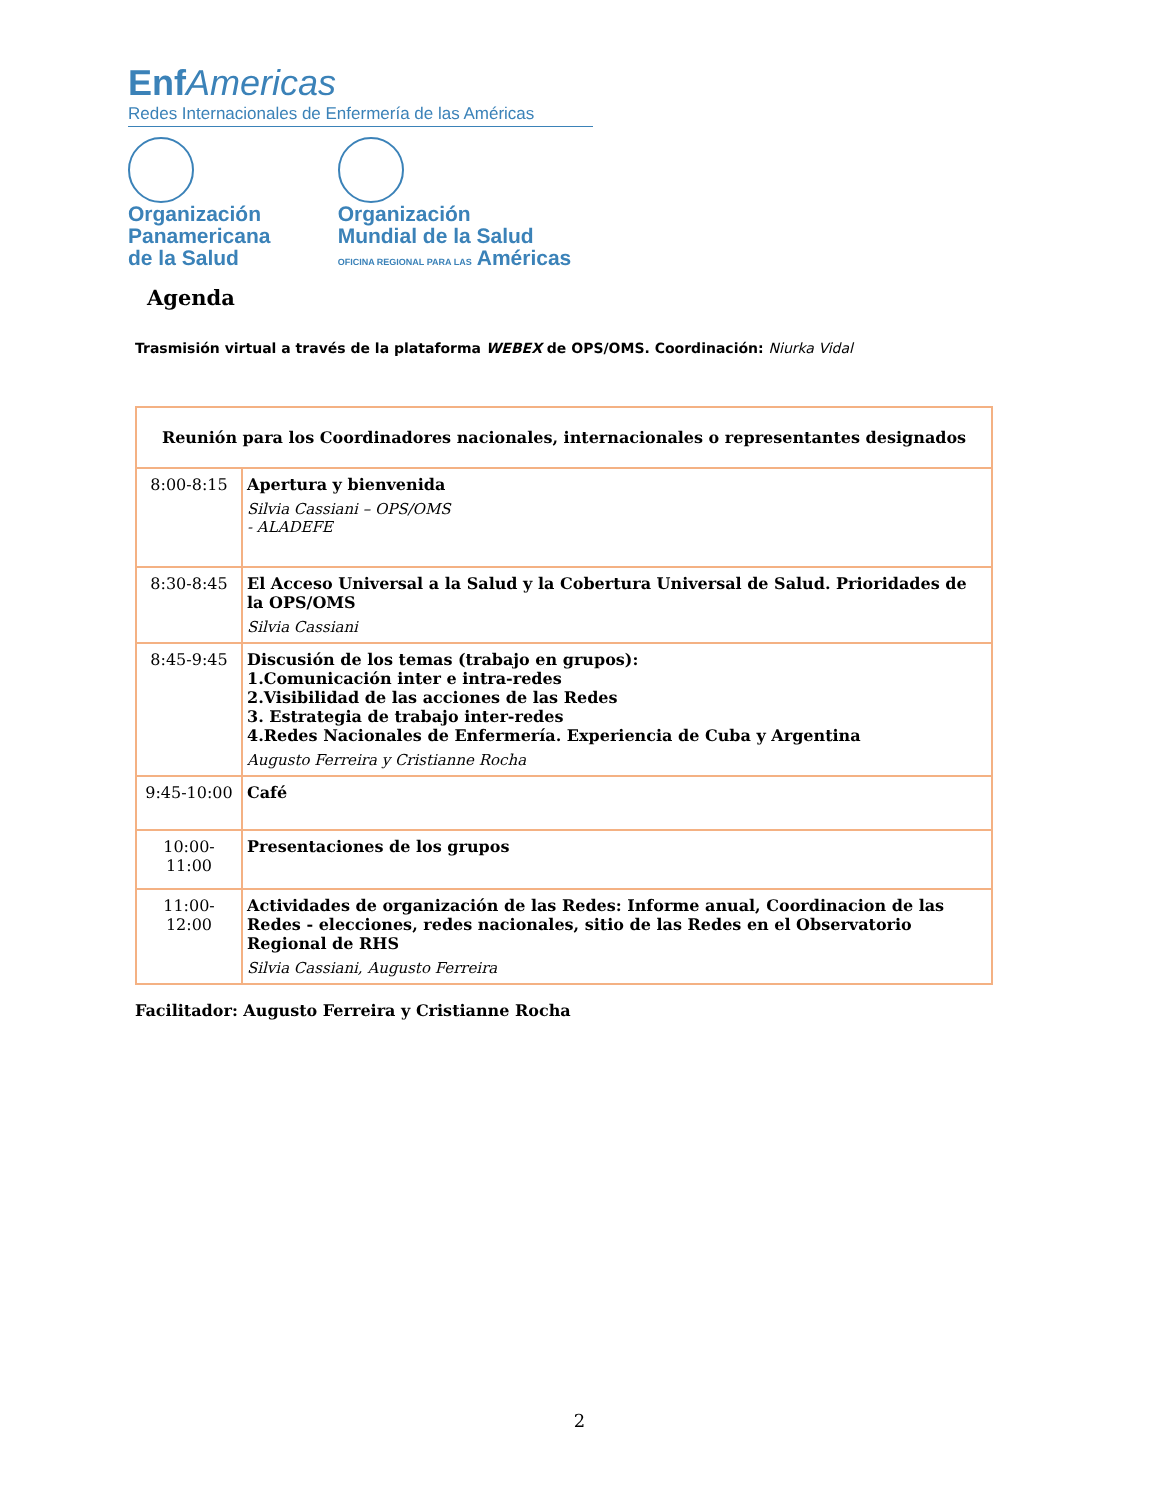Enf Americas
Redes Internacionales de Enfermería de las Américas
Organización
Panamericana
de la Salud
Organización
Mundial de la Salud
OFICINA REGIONAL PARA LAS Américas
Agenda
Trasmisión virtual a través de la plataforma WEBEX de OPS/OMS. Coordinación: Niurka Vidal
| Reunión para los Coordinadores nacionales, internacionales o representantes designados | |
| --- | --- |
| 8:00-8:15 | Apertura y bienvenida Silvia Cassiani – OPS/OMS - ALADEFE |
| 8:30-8:45 | El Acceso Universal a la Salud y la Cobertura Universal de Salud. Prioridades de la OPS/OMS Silvia Cassiani |
| 8:45-9:45 | Discusión de los temas (trabajo en grupos): 1.Comunicación inter e intra-redes 2.Visibilidad de las acciones de las Redes 3. Estrategia de trabajo inter-redes 4.Redes Nacionales de Enfermería. Experiencia de Cuba y Argentina Augusto Ferreira y Cristianne Rocha |
| 9:45-10:00 | Café |
| 10:00-11:00 | Presentaciones de los grupos |
| 11:00-12:00 | Actividades de organización de las Redes: Informe anual, Coordinacion de las Redes - elecciones, redes nacionales, sitio de las Redes en el Observatorio Regional de RHS Silvia Cassiani, Augusto Ferreira |
Facilitador: Augusto Ferreira y Cristianne Rocha
2